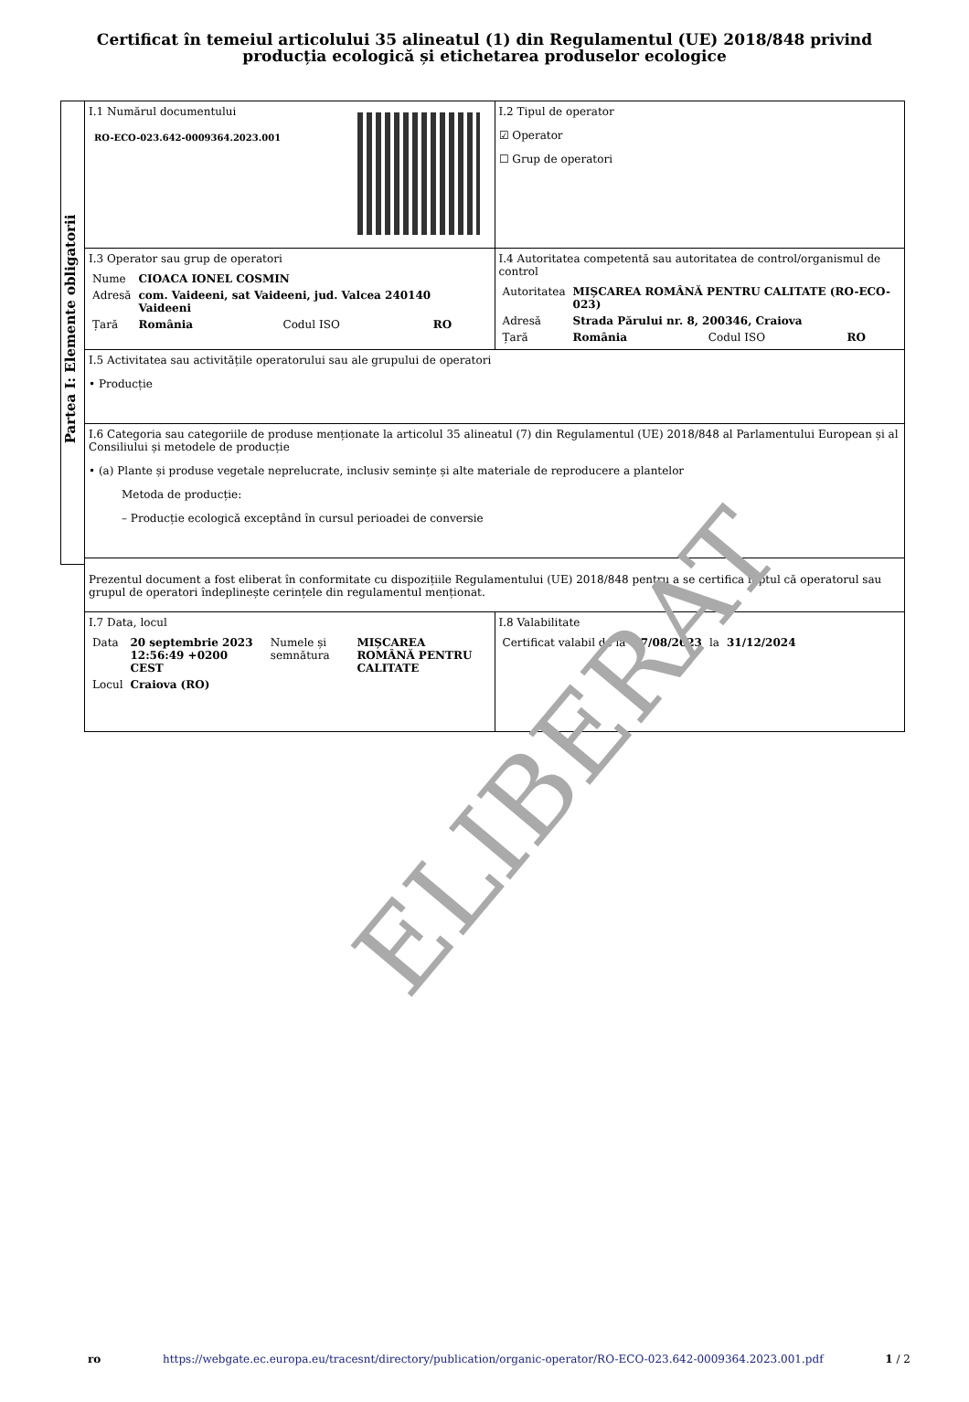Certificat în temeiul articolului 35 alineatul (1) din Regulamentul (UE) 2018/848 privind producția ecologică și etichetarea produselor ecologice
Partea I: Elemente obligatorii
I.1 Numărul documentului
RO-ECO-023.642-0009364.2023.001
I.2 Tipul de operator
☑ Operator
☐ Grup de operatori
I.3 Operator sau grup de operatori
| Nume | CIOACA IONEL COSMIN | | |
| Adresă | com. Vaideeni, sat Vaideeni, jud. Valcea 240140 Vaideeni | | |
| Țară | România | Codul ISO | RO |
I.4 Autoritatea competentă sau autoritatea de control/organismul de control
| Autoritatea | MIȘCAREA ROMÂNĂ PENTRU CALITATE (RO-ECO-023) | | |
| Adresă | Strada Părului nr. 8, 200346, Craiova | | |
| Țară | România | Codul ISO | RO |
I.5 Activitatea sau activitățile operatorului sau ale grupului de operatori
• Producție
I.6 Categoria sau categoriile de produse menționate la articolul 35 alineatul (7) din Regulamentul (UE) 2018/848 al Parlamentului European și al Consiliului și metodele de producție
• (a) Plante și produse vegetale neprelucrate, inclusiv semințe și alte materiale de reproducere a plantelor
Metoda de producție:
– Producție ecologică exceptând în cursul perioadei de conversie
Prezentul document a fost eliberat în conformitate cu dispozițiile Regulamentului (UE) 2018/848 pentru a se certifica faptul că operatorul sau grupul de operatori îndeplinește cerințele din regulamentul menționat.
I.7 Data, locul
| Data | 20 septembrie 2023 12:56:49 +0200 CEST | Numele și semnătura | MIȘCAREA ROMÂNĂ PENTRU CALITATE |
| Locul | Craiova (RO) | | |
I.8 Valabilitate
| Certificat valabil de la | 07/08/2023 | la | 31/12/2024 |
ELIBERAT
ro https://webgate.ec.europa.eu/tracesnt/directory/publication/organic-operator/RO-ECO-023.642-0009364.2023.001.pdf 1 / 2